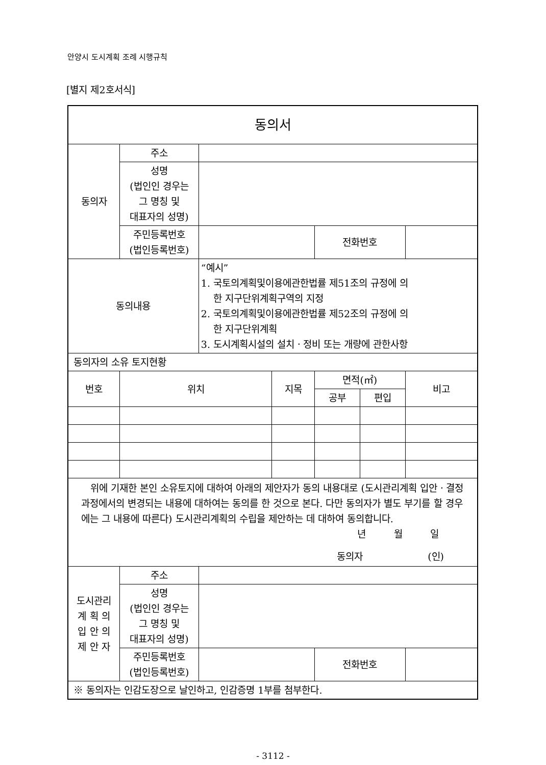안양시 도시계획 조례 시행규칙
[별지 제2호서식]
| 동의서 | | | | | | |
| 동의자 | 주소 | | | | | |
| | 성명 (법인인 경우는 그 명칭 및 대표자의 성명) | | | | | |
| | 주민등록번호 (법인등록번호) | | | 전화번호 | | |
| 동의내용 | | “예시” 1. 국토의계획및이용에관한법률 제51조의 규정에 의 한 지구단위계획구역의 지정 2. 국토의계획및이용에관한법률 제52조의 규정에 의 한 지구단위계획 3. 도시계획시설의 설치ㆍ정비 또는 개량에 관한사항 | | | | |
| 동의자의 소유 토지현황 | | | | | | |
| 번호 | 위치 | | 지목 | 면적(㎡) | | 비고 |
| | | | | 공부 | 편입 | |
| 위에 기재한 본인 소유토지에 대하여 아래의 제안자가 동의 내용대로 (도시관리계획 입안ㆍ결정 과정에서의 변경되는 내용에 대하여는 동의를 한 것으로 본다. 다만 동의자가 별도 부기를 할 경우에는 그 내용에 따른다) 도시관리계획의 수립을 제안하는 데 대하여 동의합니다. 년 월 일 동의자 (인) | | | | | | |
| 도시관리 계 획 의 입 안 의 제 안 자 | 주소 | | | | | |
| | 성명 (법인인 경우는 그 명칭 및 대표자의 성명) | | | | | |
| | 주민등록번호 (법인등록번호) | | | 전화번호 | | |
| ※ 동의자는 인감도장으로 날인하고, 인감증명 1부를 첨부한다. | | | | | | |
- 3112 -